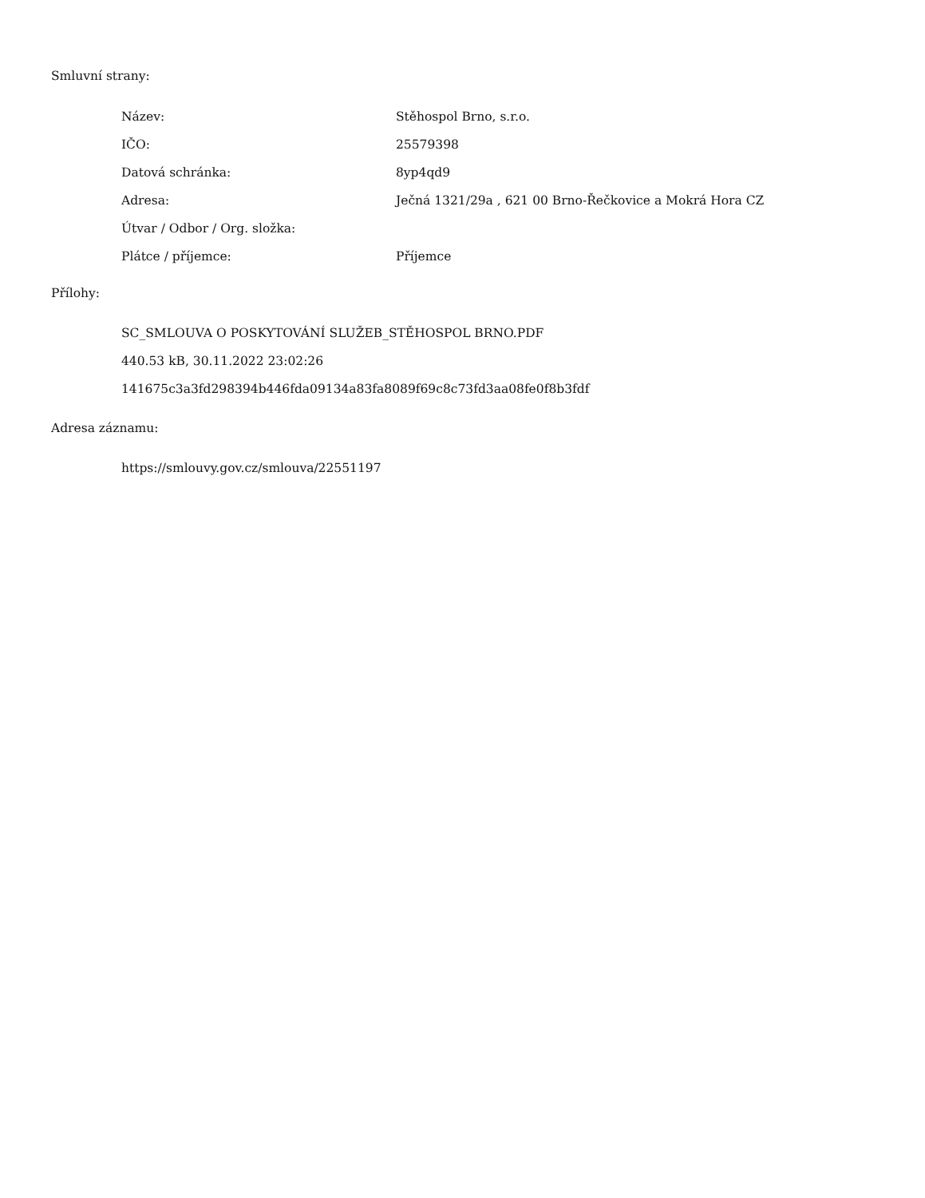Smluvní strany:
| Název: | Stěhospol Brno, s.r.o. |
| IČO: | 25579398 |
| Datová schránka: | 8yp4qd9 |
| Adresa: | Ječná 1321/29a , 621 00 Brno-Řečkovice a Mokrá Hora CZ |
| Útvar / Odbor / Org. složka: | |
| Plátce / příjemce: | Příjemce |
Přílohy:
SC_SMLOUVA O POSKYTOVÁNÍ SLUŽEB_STĚHOSPOL BRNO.PDF
440.53 kB, 30.11.2022 23:02:26
141675c3a3fd298394b446fda09134a83fa8089f69c8c73fd3aa08fe0f8b3fdf
Adresa záznamu:
https://smlouvy.gov.cz/smlouva/22551197